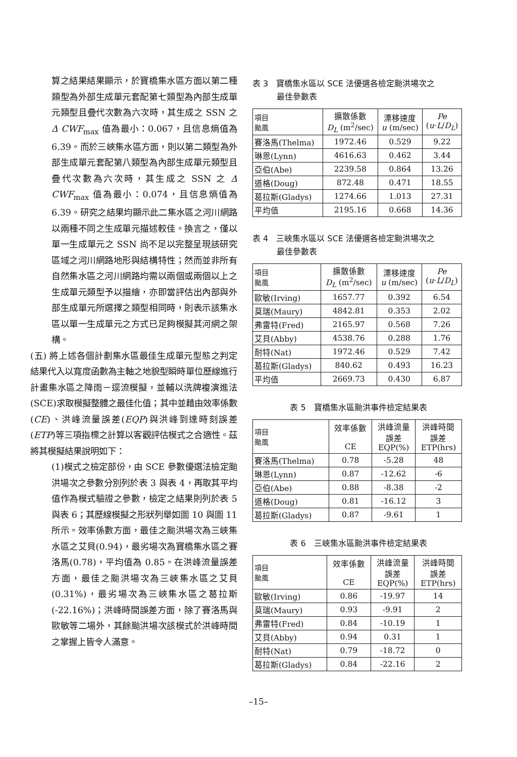算之結果結果顯示，於寶橋集水區方面以第二種類型為外部生成單元套配第七類型為內部生成單元類型且疊代次數為六次時，其生成之 SSN 之 Δ CWF<sub>max</sub> 值為最小：0.067，且信息熵值為 6.39。而於三峽集水區方面，則以第二類型為外部生成單元套配第八類型為內部生成單元類型且疊代次數為六次時，其生成之 SSN 之 Δ CWF<sub>max</sub> 值為最小：0.074，且信息熵值為 6.39。研究之結果均顯示此二集水區之河川網路以兩種不同之生成單元描述較佳。換言之，僅以單一生成單元之 SSN 尚不足以完整呈現該研究區域之河川網路地形與結構特性；然而並非所有自然集水區之河川網路均需以兩個或兩個以上之生成單元類型予以描繪，亦即當評估出內部與外部生成單元所選擇之類型相同時，則表示該集水區以單一生成單元之方式已足夠模擬其河網之架構。
(五) 將上述各個計劃集水區最佳生成單元型態之判定結果代入以寬度函數為主軸之地貌型瞬時單位歷線進行計畫集水區之降雨－逕流模擬，並輔以洗牌複演進法(SCE)求取模擬整體之最佳化值；其中並藉由效率係數(CE)、洪峰流量誤差(EQP)與洪峰到達時刻誤差(ETP)等三項指標之計算以客觀評估模式之合適性。茲將其模擬結果說明如下：
(1)模式之檢定部份，由 SCE 參數優選法檢定颱洪場次之參數分別列於表 3 與表 4，再取其平均值作為模式驗證之參數，檢定之結果則列於表 5 與表 6；其歷線模擬之形狀列舉如圖 10 與圖 11 所示。效率係數方面，最佳之颱洪場次為三峽集水區之艾貝(0.94)，最劣場次為寶橋集水區之賽洛馬(0.78)，平均值為 0.85。在洪峰流量誤差方面，最佳之颱洪場次為三峽集水區之艾貝(0.31%)，最劣場次為三峽集水區之葛拉斯(-22.16%)；洪峰時間誤差方面，除了賽洛馬與歐敏等二場外，其餘颱洪場次該模式於洪峰時間之掌握上皆令人滿意。
表 3　寶橋集水區以 SCE 法優選各檢定颱洪場次之
　　　最佳參數表
| 項目 颱風 | 擴散係數 D<sub>L</sub> (m<sup>2</sup>/sec) | 漂移速度 u (m/sec) | Pe ( u · L / D<sub>L</sub> ) |
| --- | --- | --- | --- |
| 賽洛馬(Thelma) | 1972.46 | 0.529 | 9.22 |
| 琳恩(Lynn) | 4616.63 | 0.462 | 3.44 |
| 亞伯(Abe) | 2239.58 | 0.864 | 13.26 |
| 道格(Doug) | 872.48 | 0.471 | 18.55 |
| 葛拉斯(Gladys) | 1274.66 | 1.013 | 27.31 |
| 平均值 | 2195.16 | 0.668 | 14.36 |
表 4　三峽集水區以 SCE 法優選各檢定颱洪場次之
　　　最佳參數表
| 項目 颱風 | 擴散係數 D<sub>L</sub> (m<sup>2</sup>/sec) | 漂移速度 u (m/sec) | Pe ( u · L / D<sub>L</sub> ) |
| --- | --- | --- | --- |
| 歐敏(Irving) | 1657.77 | 0.392 | 6.54 |
| 莫瑞(Maury) | 4842.81 | 0.353 | 2.02 |
| 弗雷特(Fred) | 2165.97 | 0.568 | 7.26 |
| 艾貝(Abby) | 4538.76 | 0.288 | 1.76 |
| 耐特(Nat) | 1972.46 | 0.529 | 7.42 |
| 葛拉斯(Gladys) | 840.62 | 0.493 | 16.23 |
| 平均值 | 2669.73 | 0.430 | 6.87 |
表 5　寶橋集水區颱洪事件檢定結果表
| 項目 颱風 | 效率係數 CE | 洪峰流量 誤差 EQP(%) | 洪峰時間 誤差 ETP(hrs) |
| --- | --- | --- | --- |
| 賽洛馬(Thelma) | 0.78 | -5.28 | 48 |
| 琳恩(Lynn) | 0.87 | -12.62 | -6 |
| 亞伯(Abe) | 0.88 | -8.38 | -2 |
| 道格(Doug) | 0.81 | -16.12 | 3 |
| 葛拉斯(Gladys) | 0.87 | -9.61 | 1 |
表 6　三峽集水區颱洪事件檢定結果表
| 項目 颱風 | 效率係數 CE | 洪峰流量 誤差 EQP(%) | 洪峰時間 誤差 ETP(hrs) |
| --- | --- | --- | --- |
| 歐敏(Irving) | 0.86 | -19.97 | 14 |
| 莫瑞(Maury) | 0.93 | -9.91 | 2 |
| 弗雷特(Fred) | 0.84 | -10.19 | 1 |
| 艾貝(Abby) | 0.94 | 0.31 | 1 |
| 耐特(Nat) | 0.79 | -18.72 | 0 |
| 葛拉斯(Gladys) | 0.84 | -22.16 | 2 |
–15–